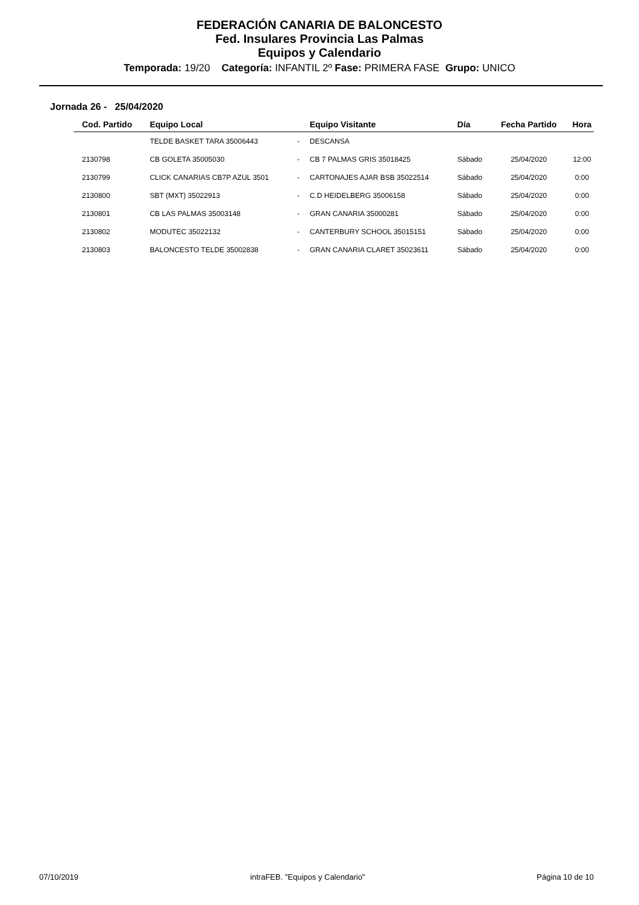FEDERACIÓN CANARIA DE BALONCESTO
Fed. Insulares Provincia Las Palmas
Equipos y Calendario
Temporada: 19/20 Categoría: INFANTIL 2º Fase: PRIMERA FASE Grupo: UNICO
Jornada 26 - 25/04/2020
| Cod. Partido | Equipo Local | | Equipo Visitante | Día | Fecha Partido | Hora |
| --- | --- | --- | --- | --- | --- | --- |
| | TELDE BASKET TARA 35006443 | - | DESCANSA | | | |
| 2130798 | CB GOLETA 35005030 | - | CB 7 PALMAS GRIS 35018425 | Sábado | 25/04/2020 | 12:00 |
| 2130799 | CLICK CANARIAS CB7P AZUL 3501 | - | CARTONAJES AJAR BSB 35022514 | Sábado | 25/04/2020 | 0:00 |
| 2130800 | SBT (MXT) 35022913 | - | C.D HEIDELBERG 35006158 | Sábado | 25/04/2020 | 0:00 |
| 2130801 | CB LAS PALMAS 35003148 | - | GRAN CANARIA 35000281 | Sábado | 25/04/2020 | 0:00 |
| 2130802 | MODUTEC 35022132 | - | CANTERBURY SCHOOL 35015151 | Sábado | 25/04/2020 | 0:00 |
| 2130803 | BALONCESTO TELDE 35002838 | - | GRAN CANARIA CLARET 35023611 | Sábado | 25/04/2020 | 0:00 |
07/10/2019 intraFEB. "Equipos y Calendario" Página 10 de 10